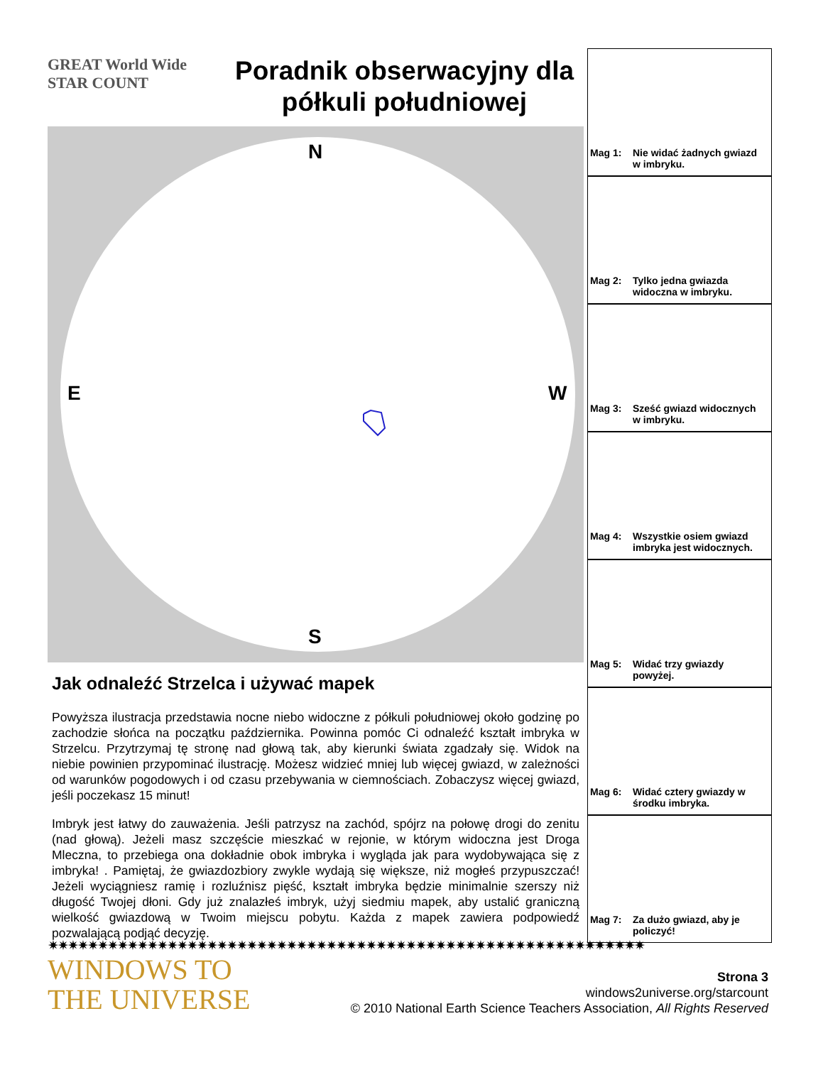GREAT World Wide STAR COUNT
Poradnik obserwacyjny dla półkuli południowej
N
E W
S
Jak odnaleźć Strzelca i używać mapek
Powyższa ilustracja przedstawia nocne niebo widoczne z półkuli południowej około godzinę po zachodzie słońca na początku października. Powinna pomóc Ci odnaleźć kształt imbryka w Strzelcu. Przytrzymaj tę stronę nad głową tak, aby kierunki świata zgadzały się. Widok na niebie powinien przypominać ilustrację. Możesz widzieć mniej lub więcej gwiazd, w zależności od warunków pogodowych i od czasu przebywania w ciemnościach. Zobaczysz więcej gwiazd, jeśli poczekasz 15 minut!
Imbryk jest łatwy do zauważenia. Jeśli patrzysz na zachód, spójrz na połowę drogi do zenitu (nad głową). Jeżeli masz szczęście mieszkać w rejonie, w którym widoczna jest Droga Mleczna, to przebiega ona dokładnie obok imbryka i wygląda jak para wydobywająca się z imbryka! . Pamiętaj, że gwiazdozbiory zwykle wydają się większe, niż mogłeś przypuszczać! Jeżeli wyciągniesz ramię i rozluźnisz pięść, kształt imbryka będzie minimalnie szerszy niż długość Twojej dłoni. Gdy już znalazłeś imbryk, użyj siedmiu mapek, aby ustalić graniczną wielkość gwiazdową w Twoim miejscu pobytu. Każda z mapek zawiera podpowiedź pozwalającą podjąć decyzję.
Mag 1: Nie widać żadnych gwiazd
w imbryku.
Mag 2: Tylko jedna gwiazda
widoczna w imbryku.
Mag 3: Sześć gwiazd widocznych
w imbryku.
Mag 4: Wszystkie osiem gwiazd
imbryka jest widocznych.
Mag 5: Widać trzy gwiazdy
powyżej.
Mag 6: Widać cztery gwiazdy w
środku imbryka.
Mag 7: Za dużo gwiazd, aby je
policzyć!
✷✷✷✷✷✷✷✷✷✷✷✷✷✷✷✷✷✷✷✷✷✷✷✷✷✷✷✷✷✷✷✷✷✷✷✷✷✷✷✷✷✷✷✷✷✷✷✷✷✷✷✷✷✷✷✷✷✷✷✷
WINDOWS TO
THE UNIVERSE
Strona 3
windows2universe.org/starcount
© 2010 National Earth Science Teachers Association, All Rights Reserved